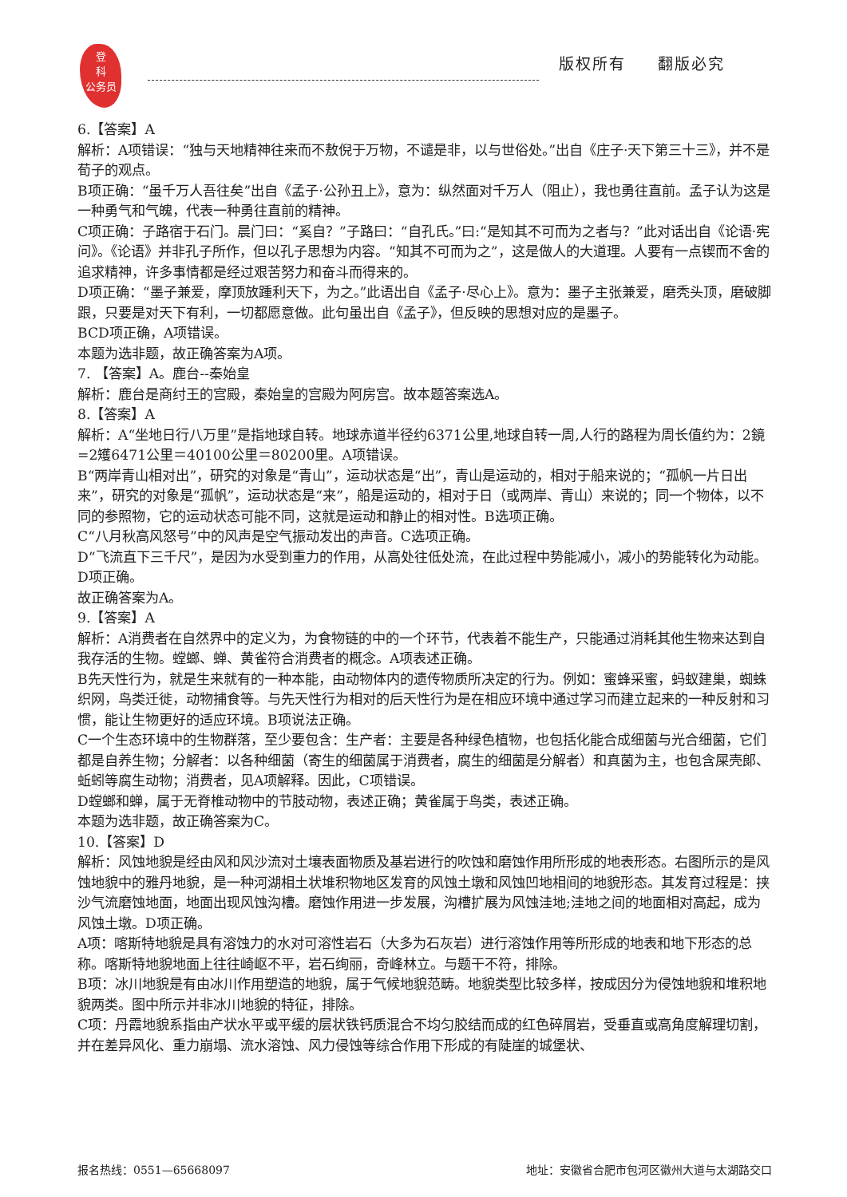登
科
公务员
版权所有 翻版必究
6.【答案】A
解析：A项错误：“独与天地精神往来而不敖倪于万物，不谴是非，以与世俗处。”出自《庄子·天下第三十三》，并不是荀子的观点。
B项正确：“虽千万人吾往矣”出自《孟子·公孙丑上》，意为：纵然面对千万人（阻止），我也勇往直前。孟子认为这是一种勇气和气魄，代表一种勇往直前的精神。
C项正确：子路宿于石门。晨门曰：“奚自？”子路曰：“自孔氏。”曰:“是知其不可而为之者与？”此对话出自《论语·宪问》。《论语》并非孔子所作，但以孔子思想为内容。“知其不可而为之”，这是做人的大道理。人要有一点锲而不舍的追求精神，许多事情都是经过艰苦努力和奋斗而得来的。
D项正确：“墨子兼爱，摩顶放踵利天下，为之。”此语出自《孟子·尽心上》。意为：墨子主张兼爱，磨秃头顶，磨破脚跟，只要是对天下有利，一切都愿意做。此句虽出自《孟子》，但反映的思想对应的是墨子。
BCD项正确，A项错误。
本题为选非题，故正确答案为A项。
7. 【答案】A。鹿台--秦始皇
解析：鹿台是商纣王的宫殿，秦始皇的宫殿为阿房宫。故本题答案选A。
8.【答案】A
解析：A“坐地日行八万里”是指地球自转。地球赤道半径约6371公里,地球自转一周,人行的路程为周长值约为：2鏡=2矱6471公里＝40100公里＝80200里。A项错误。
B“两岸青山相对出”，研究的对象是“青山”，运动状态是“出”，青山是运动的，相对于船来说的；“孤帆一片日出来”，研究的对象是“孤帆”，运动状态是“来”，船是运动的，相对于日（或两岸、青山）来说的；同一个物体，以不同的参照物，它的运动状态可能不同，这就是运动和静止的相对性。B选项正确。
C“八月秋高风怒号”中的风声是空气振动发出的声音。C选项正确。
D“飞流直下三千尺”，是因为水受到重力的作用，从高处往低处流，在此过程中势能减小，减小的势能转化为动能。D项正确。
故正确答案为A。
9.【答案】A
解析：A消费者在自然界中的定义为，为食物链的中的一个环节，代表着不能生产，只能通过消耗其他生物来达到自我存活的生物。螳螂、蝉、黄雀符合消费者的概念。A项表述正确。
B先天性行为，就是生来就有的一种本能，由动物体内的遗传物质所决定的行为。例如：蜜蜂采蜜，蚂蚁建巢，蜘蛛织网，鸟类迁徙，动物捕食等。与先天性行为相对的后天性行为是在相应环境中通过学习而建立起来的一种反射和习惯，能让生物更好的适应环境。B项说法正确。
C一个生态环境中的生物群落，至少要包含：生产者：主要是各种绿色植物，也包括化能合成细菌与光合细菌，它们都是自养生物；分解者：以各种细菌（寄生的细菌属于消费者，腐生的细菌是分解者）和真菌为主，也包含屎壳郎、蚯蚓等腐生动物；消费者，见A项解释。因此，C项错误。
D螳螂和蝉，属于无脊椎动物中的节肢动物，表述正确；黄雀属于鸟类，表述正确。
本题为选非题，故正确答案为C。
10.【答案】D
解析：风蚀地貌是经由风和风沙流对土壤表面物质及基岩进行的吹蚀和磨蚀作用所形成的地表形态。右图所示的是风蚀地貌中的雅丹地貌，是一种河湖相土状堆积物地区发育的风蚀土墩和风蚀凹地相间的地貌形态。其发育过程是：挟沙气流磨蚀地面，地面出现风蚀沟槽。磨蚀作用进一步发展，沟槽扩展为风蚀洼地;洼地之间的地面相对高起，成为风蚀土墩。D项正确。
A项：喀斯特地貌是具有溶蚀力的水对可溶性岩石（大多为石灰岩）进行溶蚀作用等所形成的地表和地下形态的总称。喀斯特地貌地面上往往崎岖不平，岩石绚丽，奇峰林立。与题干不符，排除。
B项：冰川地貌是有由冰川作用塑造的地貌，属于气候地貌范畴。地貌类型比较多样，按成因分为侵蚀地貌和堆积地貌两类。图中所示并非冰川地貌的特征，排除。
C项：丹霞地貌系指由产状水平或平缓的层状铁钙质混合不均匀胶结而成的红色碎屑岩，受垂直或高角度解理切割，并在差异风化、重力崩塌、流水溶蚀、风力侵蚀等综合作用下形成的有陡崖的城堡状、
报名热线：0551—65668097 地址：安徽省合肥市包河区徽州大道与太湖路交口